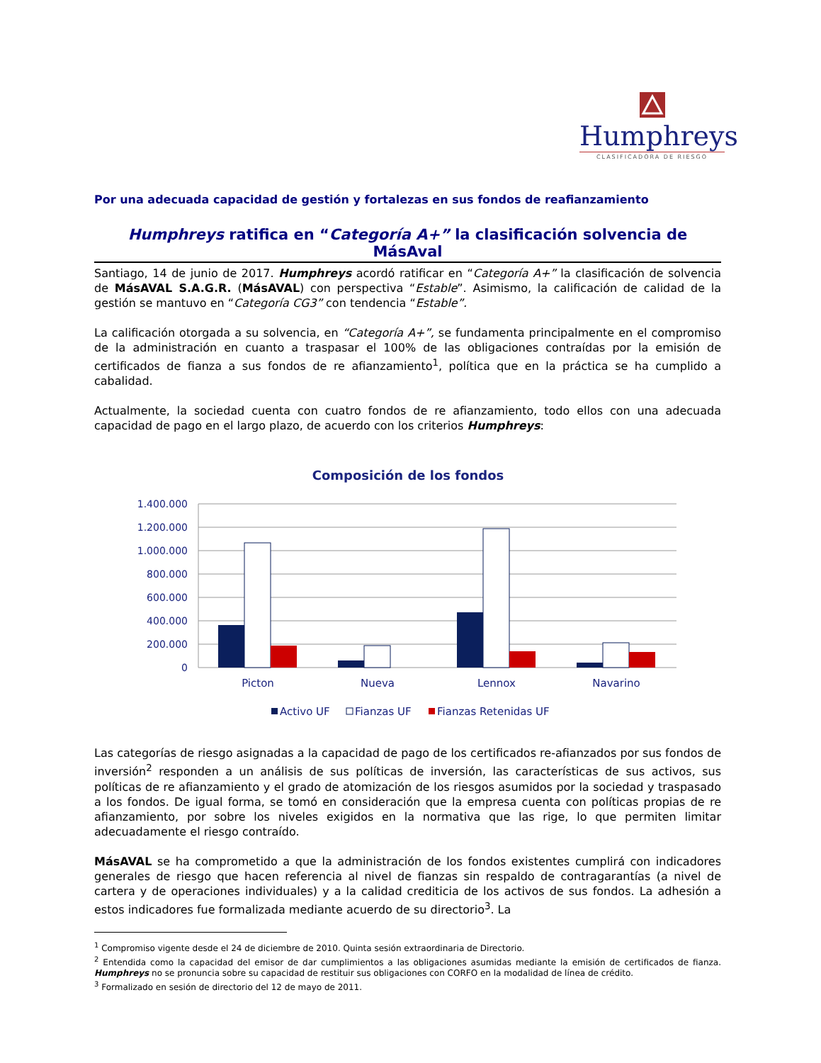Humphreys
CLASIFICADORA DE RIESGO
Por una adecuada capacidad de gestión y fortalezas en sus fondos de reafianzamiento
Humphreys ratifica en “Categoría A+” la clasificación solvencia de MásAval
Santiago, 14 de junio de 2017. Humphreys acordó ratificar en “Categoría A+” la clasificación de solvencia de MásAVAL S.A.G.R. (MásAVAL) con perspectiva “Estable”. Asimismo, la calificación de calidad de la gestión se mantuvo en “Categoría CG3” con tendencia “Estable”.
La calificación otorgada a su solvencia, en “Categoría A+”, se fundamenta principalmente en el compromiso de la administración en cuanto a traspasar el 100% de las obligaciones contraídas por la emisión de certificados de fianza a sus fondos de re afianzamiento<sup>1</sup>, política que en la práctica se ha cumplido a cabalidad.
Actualmente, la sociedad cuenta con cuatro fondos de re afianzamiento, todo ellos con una adecuada capacidad de pago en el largo plazo, de acuerdo con los criterios Humphreys:
Composición de los fondos
1.400.000
1.200.000
1.000.000
800.000
600.000
400.000
200.000
0
Picton
Nueva
Lennox
Navarino
Activo UF
Fianzas UF
Fianzas Retenidas UF
Las categorías de riesgo asignadas a la capacidad de pago de los certificados re-afianzados por sus fondos de inversión<sup>2</sup> responden a un análisis de sus políticas de inversión, las características de sus activos, sus políticas de re afianzamiento y el grado de atomización de los riesgos asumidos por la sociedad y traspasado a los fondos. De igual forma, se tomó en consideración que la empresa cuenta con políticas propias de re afianzamiento, por sobre los niveles exigidos en la normativa que las rige, lo que permiten limitar adecuadamente el riesgo contraído.
MásAVAL se ha comprometido a que la administración de los fondos existentes cumplirá con indicadores generales de riesgo que hacen referencia al nivel de fianzas sin respaldo de contragarantías (a nivel de cartera y de operaciones individuales) y a la calidad crediticia de los activos de sus fondos. La adhesión a estos indicadores fue formalizada mediante acuerdo de su directorio<sup>3</sup>. La
<sup>1</sup> Compromiso vigente desde el 24 de diciembre de 2010. Quinta sesión extraordinaria de Directorio.
<sup>2</sup> Entendida como la capacidad del emisor de dar cumplimientos a las obligaciones asumidas mediante la emisión de certificados de fianza. Humphreys no se pronuncia sobre su capacidad de restituir sus obligaciones con CORFO en la modalidad de línea de crédito.
<sup>3</sup> Formalizado en sesión de directorio del 12 de mayo de 2011.